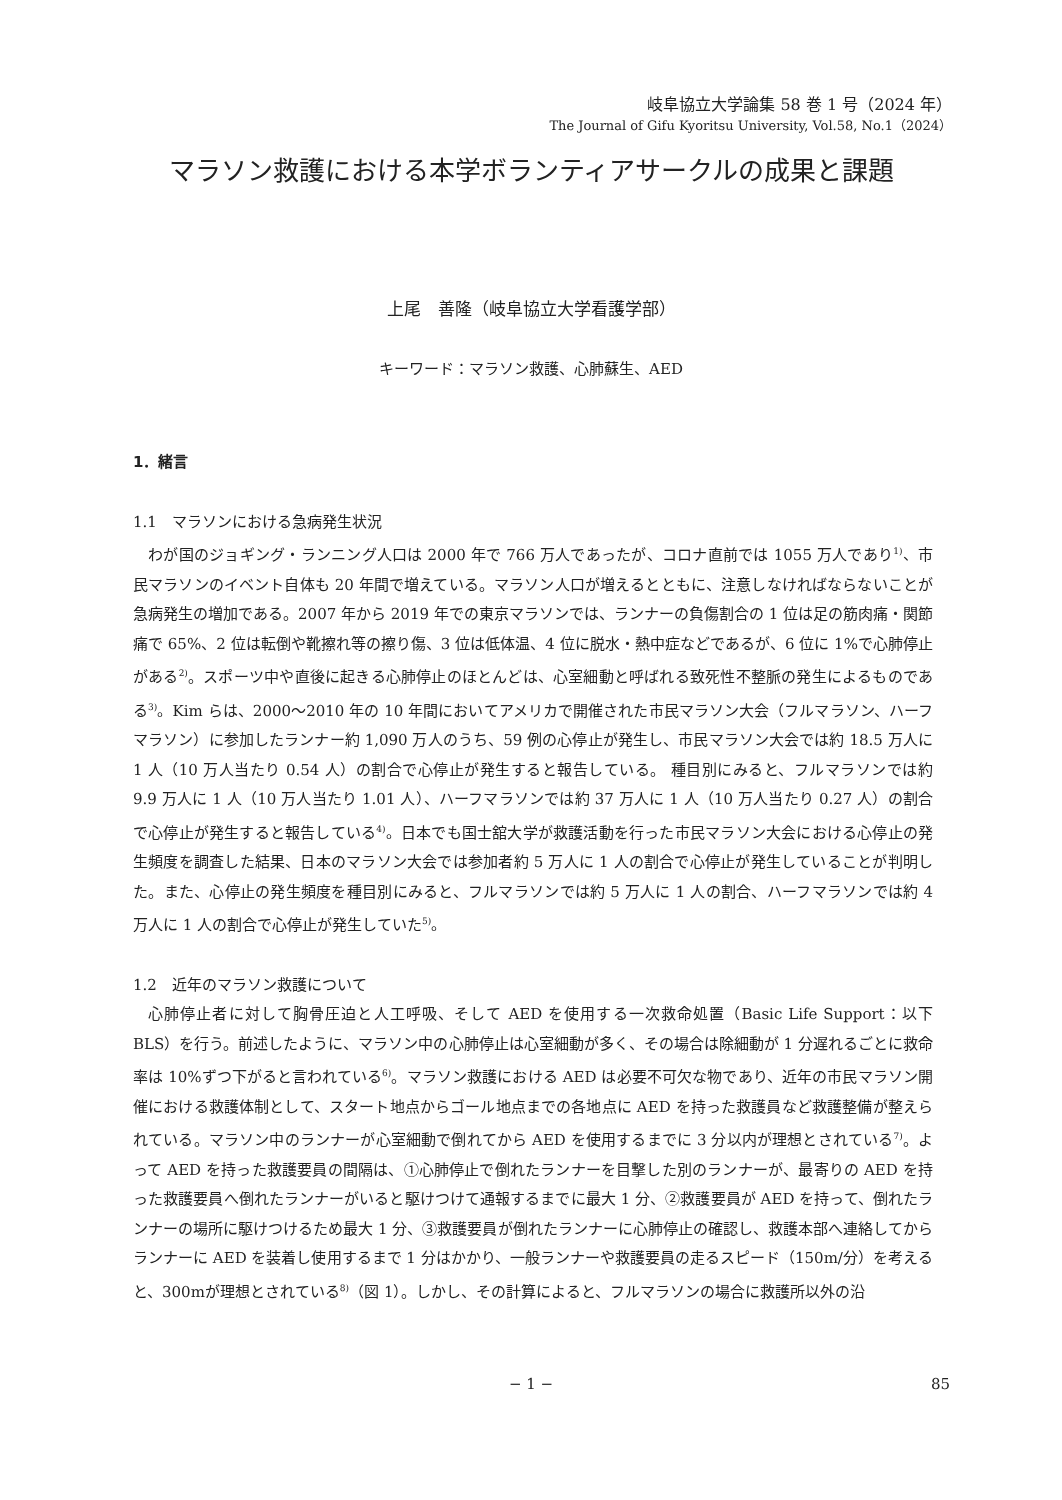岐阜協立大学論集 58 巻 1 号（2024 年）
The Journal of Gifu Kyoritsu University, Vol.58, No.1（2024）
マラソン救護における本学ボランティアサークルの成果と課題
上尾　善隆（岐阜協立大学看護学部）
キーワード：マラソン救護、心肺蘇生、AED
1．緒言
1.1　マラソンにおける急病発生状況
わが国のジョギング・ランニング人口は 2000 年で 766 万人であったが、コロナ直前では 1055 万人であり<sup>1)</sup>、市民マラソンのイベント自体も 20 年間で増えている。マラソン人口が増えるとともに、注意しなければならないことが急病発生の増加である。2007 年から 2019 年での東京マラソンでは、ランナーの負傷割合の 1 位は足の筋肉痛・関節痛で 65%、2 位は転倒や靴擦れ等の擦り傷、3 位は低体温、4 位に脱水・熱中症などであるが、6 位に 1%で心肺停止がある<sup>2)</sup>。スポーツ中や直後に起きる心肺停止のほとんどは、心室細動と呼ばれる致死性不整脈の発生によるものである<sup>3)</sup>。Kim らは、2000〜2010 年の 10 年間においてアメリカで開催された市民マラソン大会（フルマラソン、ハーフマラソン）に参加したランナー約 1,090 万人のうち、59 例の心停止が発生し、市民マラソン大会では約 18.5 万人に 1 人（10 万人当たり 0.54 人）の割合で心停止が発生すると報告している。 種目別にみると、フルマラソンでは約 9.9 万人に 1 人（10 万人当たり 1.01 人）、ハーフマラソンでは約 37 万人に 1 人（10 万人当たり 0.27 人）の割合で心停止が発生すると報告している<sup>4)</sup>。日本でも国士舘大学が救護活動を行った市民マラソン大会における心停止の発生頻度を調査した結果、日本のマラソン大会では参加者約 5 万人に 1 人の割合で心停止が発生していることが判明した。また、心停止の発生頻度を種目別にみると、フルマラソンでは約 5 万人に 1 人の割合、ハーフマラソンでは約 4 万人に 1 人の割合で心停止が発生していた<sup>5)</sup>。
1.2　近年のマラソン救護について
心肺停止者に対して胸骨圧迫と人工呼吸、そして AED を使用する一次救命処置（Basic Life Support：以下 BLS）を行う。前述したように、マラソン中の心肺停止は心室細動が多く、その場合は除細動が 1 分遅れるごとに救命率は 10%ずつ下がると言われている<sup>6)</sup>。マラソン救護における AED は必要不可欠な物であり、近年の市民マラソン開催における救護体制として、スタート地点からゴール地点までの各地点に AED を持った救護員など救護整備が整えられている。マラソン中のランナーが心室細動で倒れてから AED を使用するまでに 3 分以内が理想とされている<sup>7)</sup>。よって AED を持った救護要員の間隔は、①心肺停止で倒れたランナーを目撃した別のランナーが、最寄りの AED を持った救護要員へ倒れたランナーがいると駆けつけて通報するまでに最大 1 分、②救護要員が AED を持って、倒れたランナーの場所に駆けつけるため最大 1 分、③救護要員が倒れたランナーに心肺停止の確認し、救護本部へ連絡してからランナーに AED を装着し使用するまで 1 分はかかり、一般ランナーや救護要員の走るスピード（150m/分）を考えると、300mが理想とされている<sup>8)</sup>（図 1）。しかし、その計算によると、フルマラソンの場合に救護所以外の沿
− 1 −
85